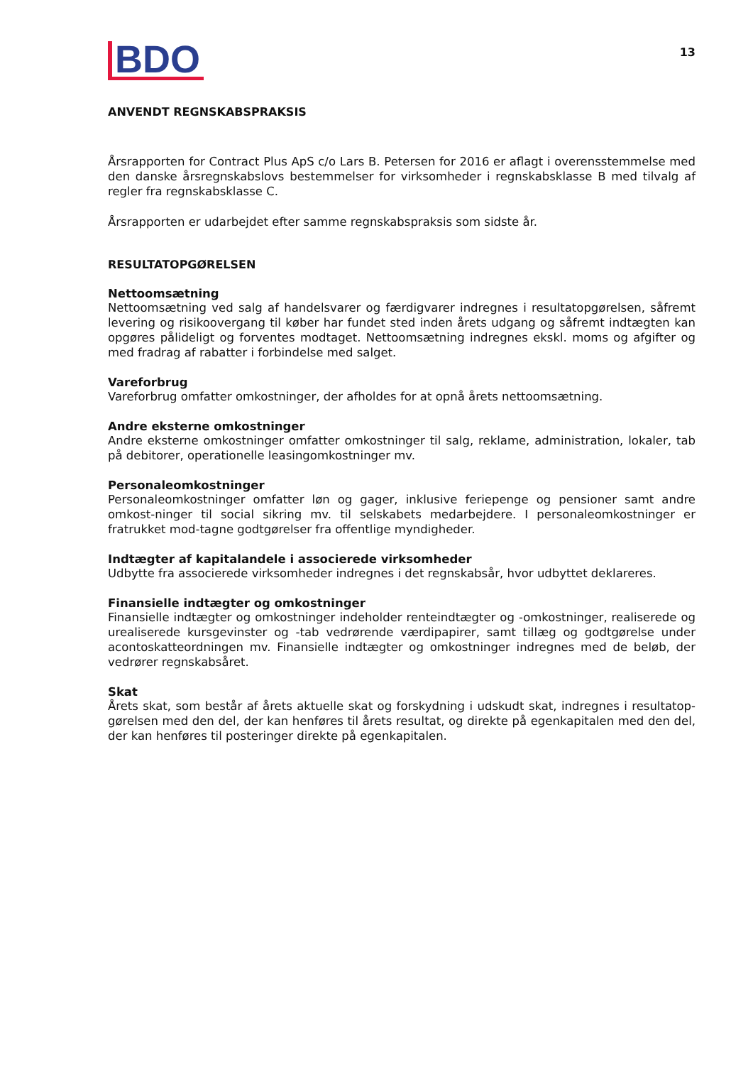BDO
13
ANVENDT REGNSKABSPRAKSIS
Årsrapporten for Contract Plus ApS c/o Lars B. Petersen for 2016 er aflagt i overensstemmelse med den danske årsregnskabslovs bestemmelser for virksomheder i regnskabsklasse B med tilvalg af regler fra regnskabsklasse C.
Årsrapporten er udarbejdet efter samme regnskabspraksis som sidste år.
RESULTATOPGØRELSEN
Nettoomsætning
Nettoomsætning ved salg af handelsvarer og færdigvarer indregnes i resultatopgørelsen, såfremt levering og risikoovergang til køber har fundet sted inden årets udgang og såfremt indtægten kan opgøres pålideligt og forventes modtaget. Nettoomsætning indregnes ekskl. moms og afgifter og med fradrag af rabatter i forbindelse med salget.
Vareforbrug
Vareforbrug omfatter omkostninger, der afholdes for at opnå årets nettoomsætning.
Andre eksterne omkostninger
Andre eksterne omkostninger omfatter omkostninger til salg, reklame, administration, lokaler, tab på debitorer, operationelle leasingomkostninger mv.
Personaleomkostninger
Personaleomkostninger omfatter løn og gager, inklusive feriepenge og pensioner samt andre omkost-ninger til social sikring mv. til selskabets medarbejdere. I personaleomkostninger er fratrukket mod-tagne godtgørelser fra offentlige myndigheder.
Indtægter af kapitalandele i associerede virksomheder
Udbytte fra associerede virksomheder indregnes i det regnskabsår, hvor udbyttet deklareres.
Finansielle indtægter og omkostninger
Finansielle indtægter og omkostninger indeholder renteindtægter og -omkostninger, realiserede og urealiserede kursgevinster og -tab vedrørende værdipapirer, samt tillæg og godtgørelse under acontoskatteordningen mv. Finansielle indtægter og omkostninger indregnes med de beløb, der vedrører regnskabsåret.
Skat
Årets skat, som består af årets aktuelle skat og forskydning i udskudt skat, indregnes i resultatop-gørelsen med den del, der kan henføres til årets resultat, og direkte på egenkapitalen med den del, der kan henføres til posteringer direkte på egenkapitalen.